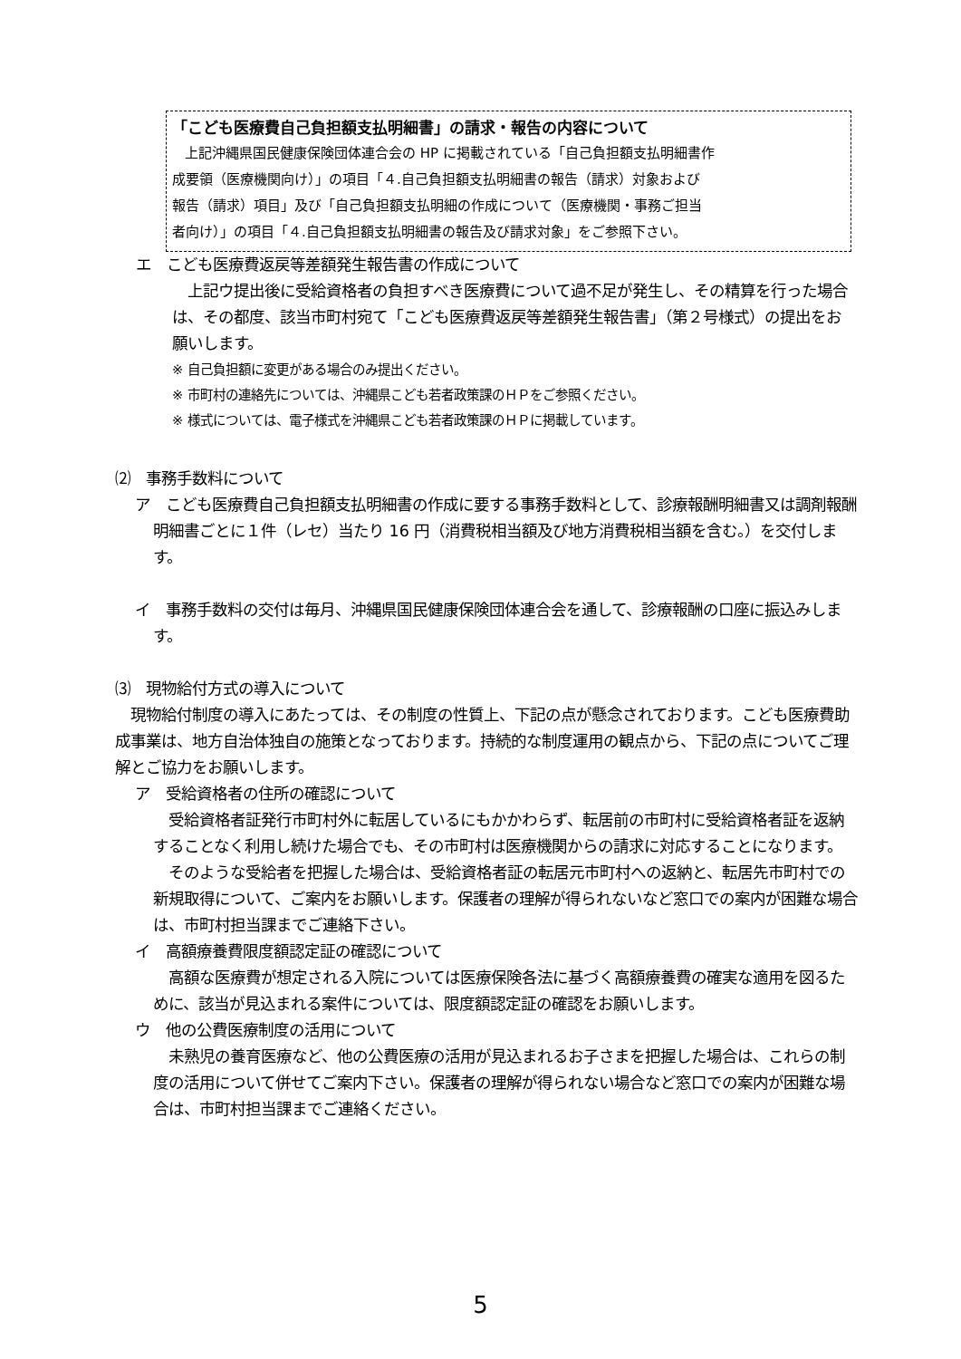「こども医療費自己負担額支払明細書」の請求・報告の内容について
上記沖縄県国民健康保険団体連合会の HP に掲載されている「自己負担額支払明細書作
成要領（医療機関向け）」の項目「４.自己負担額支払明細書の報告（請求）対象および
報告（請求）項目」及び「自己負担額支払明細の作成について（医療機関・事務ご担当
者向け）」の項目「４.自己負担額支払明細書の報告及び請求対象」をご参照下さい。
エ　こども医療費返戻等差額発生報告書の作成について
　上記ウ提出後に受給資格者の負担すべき医療費について過不足が発生し、その精算を行った場合は、その都度、該当市町村宛て「こども医療費返戻等差額発生報告書」（第２号様式）の提出をお願いします。
※ 自己負担額に変更がある場合のみ提出ください。
※ 市町村の連絡先については、沖縄県こども若者政策課のＨＰをご参照ください。
※ 様式については、電子様式を沖縄県こども若者政策課のＨＰに掲載しています。
⑵　事務手数料について
ア　こども医療費自己負担額支払明細書の作成に要する事務手数料として、診療報酬明細書又は調剤報酬明細書ごとに１件（レセ）当たり 16 円（消費税相当額及び地方消費税相当額を含む。）を交付します。
イ　事務手数料の交付は毎月、沖縄県国民健康保険団体連合会を通して、診療報酬の口座に振込みします。
⑶　現物給付方式の導入について
　現物給付制度の導入にあたっては、その制度の性質上、下記の点が懸念されております。こども医療費助成事業は、地方自治体独自の施策となっております。持続的な制度運用の観点から、下記の点についてご理解とご協力をお願いします。
ア　受給資格者の住所の確認について
　受給資格者証発行市町村外に転居しているにもかかわらず、転居前の市町村に受給資格者証を返納することなく利用し続けた場合でも、その市町村は医療機関からの請求に対応することになります。
　そのような受給者を把握した場合は、受給資格者証の転居元市町村への返納と、転居先市町村での新規取得について、ご案内をお願いします。保護者の理解が得られないなど窓口での案内が困難な場合は、市町村担当課までご連絡下さい。
イ　高額療養費限度額認定証の確認について
　高額な医療費が想定される入院については医療保険各法に基づく高額療養費の確実な適用を図るために、該当が見込まれる案件については、限度額認定証の確認をお願いします。
ウ　他の公費医療制度の活用について
　未熟児の養育医療など、他の公費医療の活用が見込まれるお子さまを把握した場合は、これらの制度の活用について併せてご案内下さい。保護者の理解が得られない場合など窓口での案内が困難な場合は、市町村担当課までご連絡ください。
5